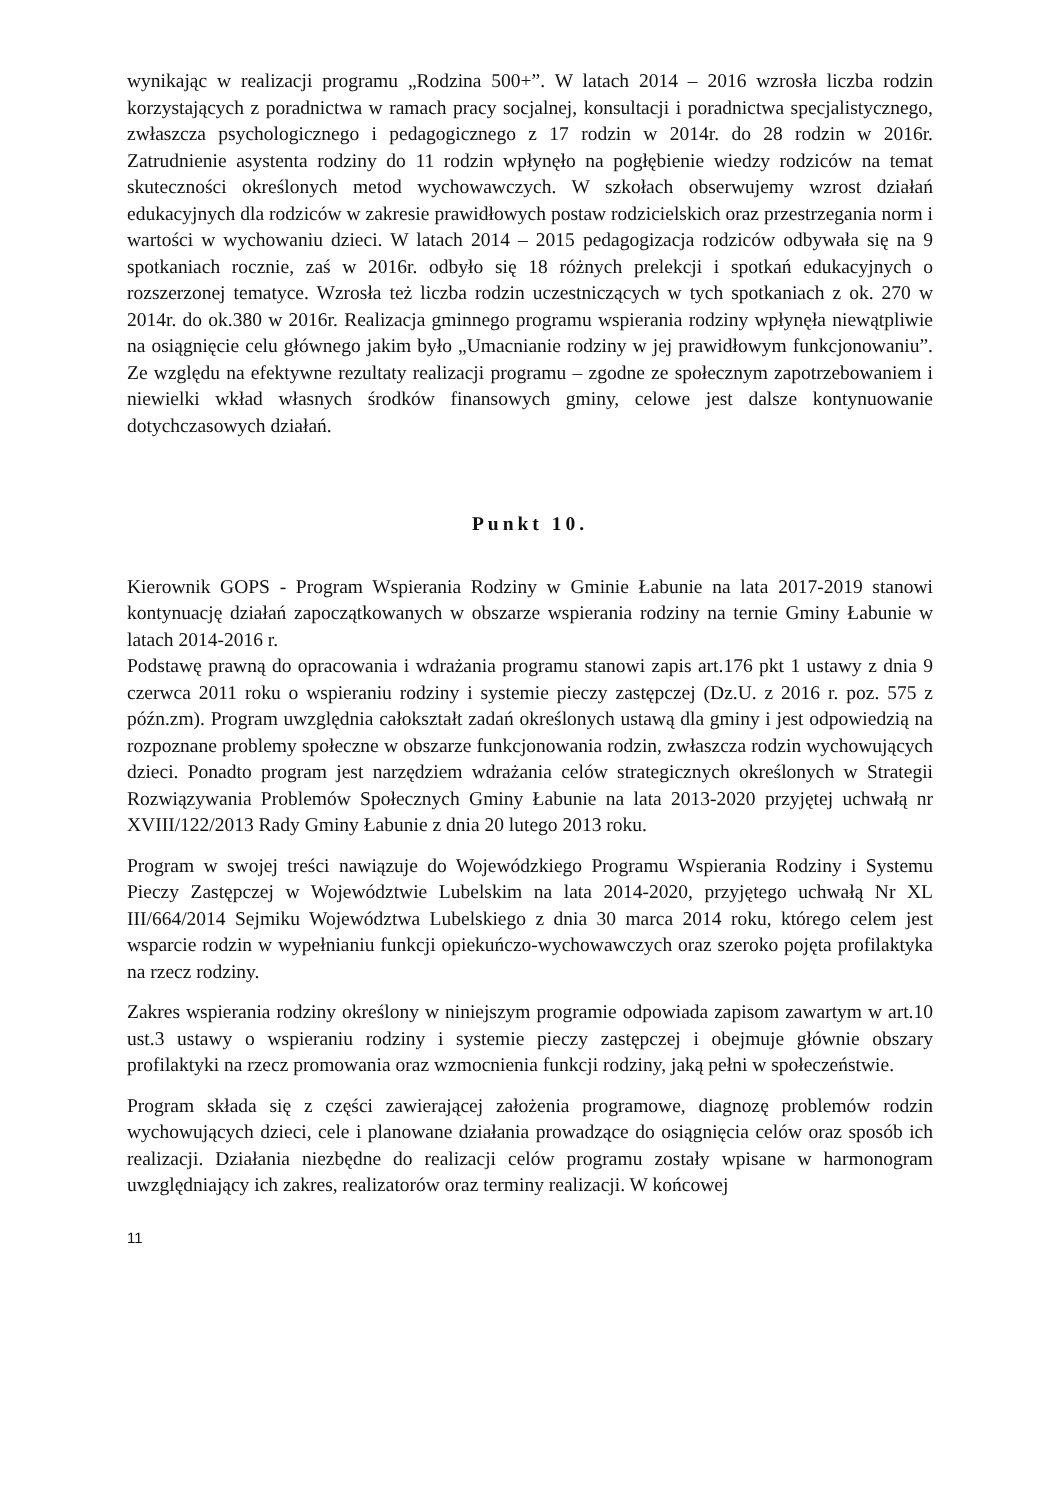wynikając w realizacji programu „Rodzina 500+”. W latach 2014 – 2016 wzrosła liczba rodzin korzystających z poradnictwa w ramach pracy socjalnej, konsultacji i poradnictwa specjalistycznego, zwłaszcza psychologicznego i pedagogicznego z 17 rodzin w 2014r. do 28 rodzin w 2016r. Zatrudnienie asystenta rodziny do 11 rodzin wpłynęło na pogłębienie wiedzy rodziców na temat skuteczności określonych metod wychowawczych. W szkołach obserwujemy wzrost działań edukacyjnych dla rodziców w zakresie prawidłowych postaw rodzicielskich oraz przestrzegania norm i wartości w wychowaniu dzieci. W latach 2014 – 2015 pedagogizacja rodziców odbywała się na 9 spotkaniach rocznie, zaś w 2016r. odbyło się 18 różnych prelekcji i spotkań edukacyjnych o rozszerzonej tematyce. Wzrosła też liczba rodzin uczestniczących w tych spotkaniach z ok. 270 w 2014r. do ok.380 w 2016r. Realizacja gminnego programu wspierania rodziny wpłynęła niewątpliwie na osiągnięcie celu głównego jakim było „Umacnianie rodziny w jej prawidłowym funkcjonowaniu”. Ze względu na efektywne rezultaty realizacji programu – zgodne ze społecznym zapotrzebowaniem i niewielki wkład własnych środków finansowych gminy, celowe jest dalsze kontynuowanie dotychczasowych działań.
Punkt 10.
Kierownik GOPS - Program Wspierania Rodziny w Gminie Łabunie na lata 2017-2019 stanowi kontynuację działań zapoczątkowanych w obszarze wspierania rodziny na ternie Gminy Łabunie w latach 2014-2016 r.
Podstawę prawną do opracowania i wdrażania programu stanowi zapis art.176 pkt 1 ustawy z dnia 9 czerwca 2011 roku o wspieraniu rodziny i systemie pieczy zastępczej (Dz.U. z 2016 r. poz. 575 z późn.zm). Program uwzględnia całokształt zadań określonych ustawą dla gminy i jest odpowiedzią na rozpoznane problemy społeczne w obszarze funkcjonowania rodzin, zwłaszcza rodzin wychowujących dzieci. Ponadto program jest narzędziem wdrażania celów strategicznych określonych w Strategii Rozwiązywania Problemów Społecznych Gminy Łabunie na lata 2013-2020 przyjętej uchwałą nr XVIII/122/2013 Rady Gminy Łabunie z dnia 20 lutego 2013 roku.
Program w swojej treści nawiązuje do Wojewódzkiego Programu Wspierania Rodziny i Systemu Pieczy Zastępczej w Województwie Lubelskim na lata 2014-2020, przyjętego uchwałą Nr XL III/664/2014 Sejmiku Województwa Lubelskiego z dnia 30 marca 2014 roku, którego celem jest wsparcie rodzin w wypełnianiu funkcji opiekuńczo-wychowawczych oraz szeroko pojęta profilaktyka na rzecz rodziny.
Zakres wspierania rodziny określony w niniejszym programie odpowiada zapisom zawartym w art.10 ust.3 ustawy o wspieraniu rodziny i systemie pieczy zastępczej i obejmuje głównie obszary profilaktyki na rzecz promowania oraz wzmocnienia funkcji rodziny, jaką pełni w społeczeństwie.
Program składa się z części zawierającej założenia programowe, diagnozę problemów rodzin wychowujących dzieci, cele i planowane działania prowadzące do osiągnięcia celów oraz sposób ich realizacji. Działania niezbędne do realizacji celów programu zostały wpisane w harmonogram uwzględniający ich zakres, realizatorów oraz terminy realizacji. W końcowej
11